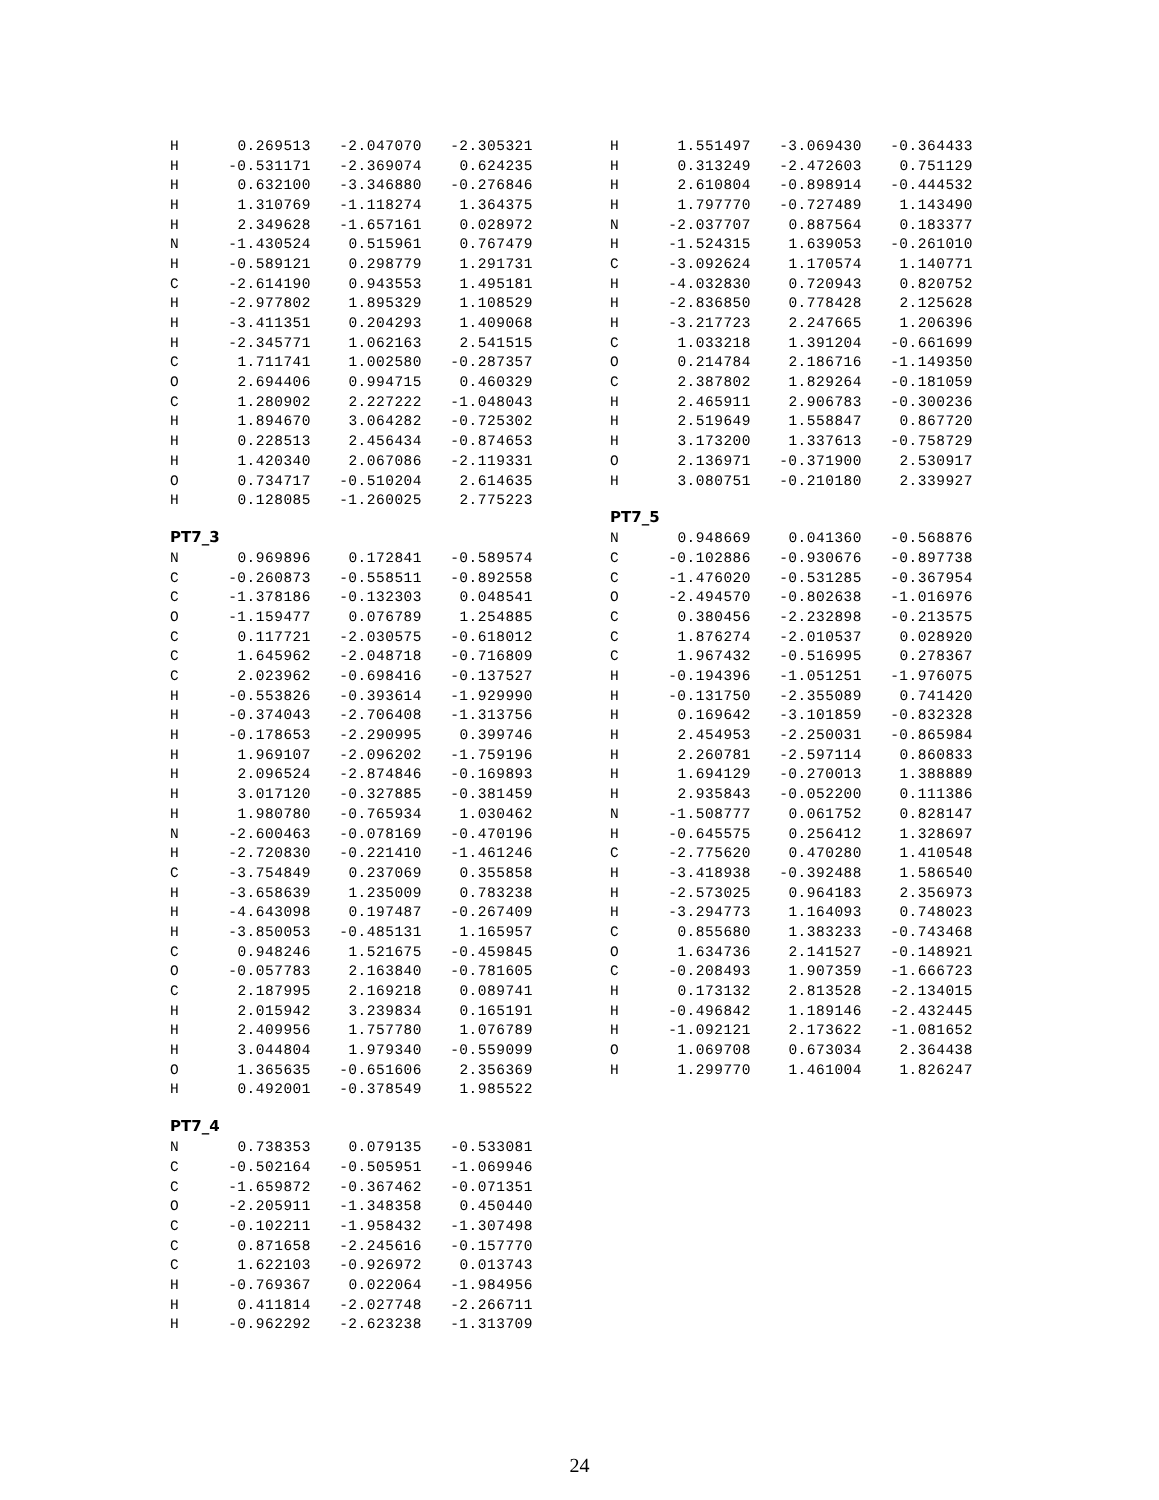| H | 0.269513 | -2.047070 | -2.305321 |
| H | -0.531171 | -2.369074 | 0.624235 |
| H | 0.632100 | -3.346880 | -0.276846 |
| H | 1.310769 | -1.118274 | 1.364375 |
| H | 2.349628 | -1.657161 | 0.028972 |
| N | -1.430524 | 0.515961 | 0.767479 |
| H | -0.589121 | 0.298779 | 1.291731 |
| C | -2.614190 | 0.943553 | 1.495181 |
| H | -2.977802 | 1.895329 | 1.108529 |
| H | -3.411351 | 0.204293 | 1.409068 |
| H | -2.345771 | 1.062163 | 2.541515 |
| C | 1.711741 | 1.002580 | -0.287357 |
| O | 2.694406 | 0.994715 | 0.460329 |
| C | 1.280902 | 2.227222 | -1.048043 |
| H | 1.894670 | 3.064282 | -0.725302 |
| H | 0.228513 | 2.456434 | -0.874653 |
| H | 1.420340 | 2.067086 | -2.119331 |
| O | 0.734717 | -0.510204 | 2.614635 |
| H | 0.128085 | -1.260025 | 2.775223 |
PT7_3
| N | 0.969896 | 0.172841 | -0.589574 |
| C | -0.260873 | -0.558511 | -0.892558 |
| C | -1.378186 | -0.132303 | 0.048541 |
| O | -1.159477 | 0.076789 | 1.254885 |
| C | 0.117721 | -2.030575 | -0.618012 |
| C | 1.645962 | -2.048718 | -0.716809 |
| C | 2.023962 | -0.698416 | -0.137527 |
| H | -0.553826 | -0.393614 | -1.929990 |
| H | -0.374043 | -2.706408 | -1.313756 |
| H | -0.178653 | -2.290995 | 0.399746 |
| H | 1.969107 | -2.096202 | -1.759196 |
| H | 2.096524 | -2.874846 | -0.169893 |
| H | 3.017120 | -0.327885 | -0.381459 |
| H | 1.980780 | -0.765934 | 1.030462 |
| N | -2.600463 | -0.078169 | -0.470196 |
| H | -2.720830 | -0.221410 | -1.461246 |
| C | -3.754849 | 0.237069 | 0.355858 |
| H | -3.658639 | 1.235009 | 0.783238 |
| H | -4.643098 | 0.197487 | -0.267409 |
| H | -3.850053 | -0.485131 | 1.165957 |
| C | 0.948246 | 1.521675 | -0.459845 |
| O | -0.057783 | 2.163840 | -0.781605 |
| C | 2.187995 | 2.169218 | 0.089741 |
| H | 2.015942 | 3.239834 | 0.165191 |
| H | 2.409956 | 1.757780 | 1.076789 |
| H | 3.044804 | 1.979340 | -0.559099 |
| O | 1.365635 | -0.651606 | 2.356369 |
| H | 0.492001 | -0.378549 | 1.985522 |
PT7_4
| N | 0.738353 | 0.079135 | -0.533081 |
| C | -0.502164 | -0.505951 | -1.069946 |
| C | -1.659872 | -0.367462 | -0.071351 |
| O | -2.205911 | -1.348358 | 0.450440 |
| C | -0.102211 | -1.958432 | -1.307498 |
| C | 0.871658 | -2.245616 | -0.157770 |
| C | 1.622103 | -0.926972 | 0.013743 |
| H | -0.769367 | 0.022064 | -1.984956 |
| H | 0.411814 | -2.027748 | -2.266711 |
| H | -0.962292 | -2.623238 | -1.313709 |
| H | 1.551497 | -3.069430 | -0.364433 |
| H | 0.313249 | -2.472603 | 0.751129 |
| H | 2.610804 | -0.898914 | -0.444532 |
| H | 1.797770 | -0.727489 | 1.143490 |
| N | -2.037707 | 0.887564 | 0.183377 |
| H | -1.524315 | 1.639053 | -0.261010 |
| C | -3.092624 | 1.170574 | 1.140771 |
| H | -4.032830 | 0.720943 | 0.820752 |
| H | -2.836850 | 0.778428 | 2.125628 |
| H | -3.217723 | 2.247665 | 1.206396 |
| C | 1.033218 | 1.391204 | -0.661699 |
| O | 0.214784 | 2.186716 | -1.149350 |
| C | 2.387802 | 1.829264 | -0.181059 |
| H | 2.465911 | 2.906783 | -0.300236 |
| H | 2.519649 | 1.558847 | 0.867720 |
| H | 3.173200 | 1.337613 | -0.758729 |
| O | 2.136971 | -0.371900 | 2.530917 |
| H | 3.080751 | -0.210180 | 2.339927 |
PT7_5
| N | 0.948669 | 0.041360 | -0.568876 |
| C | -0.102886 | -0.930676 | -0.897738 |
| C | -1.476020 | -0.531285 | -0.367954 |
| O | -2.494570 | -0.802638 | -1.016976 |
| C | 0.380456 | -2.232898 | -0.213575 |
| C | 1.876274 | -2.010537 | 0.028920 |
| C | 1.967432 | -0.516995 | 0.278367 |
| H | -0.194396 | -1.051251 | -1.976075 |
| H | -0.131750 | -2.355089 | 0.741420 |
| H | 0.169642 | -3.101859 | -0.832328 |
| H | 2.454953 | -2.250031 | -0.865984 |
| H | 2.260781 | -2.597114 | 0.860833 |
| H | 1.694129 | -0.270013 | 1.388889 |
| H | 2.935843 | -0.052200 | 0.111386 |
| N | -1.508777 | 0.061752 | 0.828147 |
| H | -0.645575 | 0.256412 | 1.328697 |
| C | -2.775620 | 0.470280 | 1.410548 |
| H | -3.418938 | -0.392488 | 1.586540 |
| H | -2.573025 | 0.964183 | 2.356973 |
| H | -3.294773 | 1.164093 | 0.748023 |
| C | 0.855680 | 1.383233 | -0.743468 |
| O | 1.634736 | 2.141527 | -0.148921 |
| C | -0.208493 | 1.907359 | -1.666723 |
| H | 0.173132 | 2.813528 | -2.134015 |
| H | -0.496842 | 1.189146 | -2.432445 |
| H | -1.092121 | 2.173622 | -1.081652 |
| O | 1.069708 | 0.673034 | 2.364438 |
| H | 1.299770 | 1.461004 | 1.826247 |
24